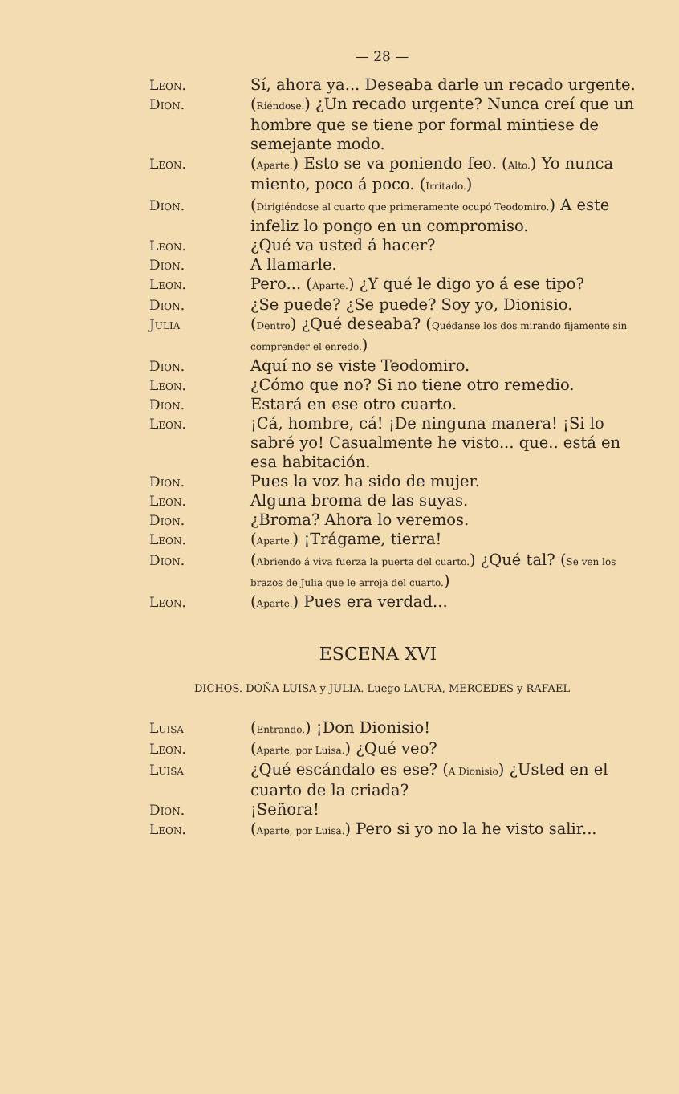— 28 —
Leon. Sí, ahora ya... Deseaba darle un recado urgente.
Dion. (Riéndose.) ¿Un recado urgente? Nunca creí que un hombre que se tiene por formal mintiese de semejante modo.
Leon. (Aparte.) Esto se va poniendo feo. (Alto.) Yo nunca miento, poco á poco. (Irritado.)
Dion. (Dirigiéndose al cuarto que primeramente ocupó Teodomiro.) A este infeliz lo pongo en un compromiso.
Leon. ¿Qué va usted á hacer?
Dion. A llamarle.
Leon. Pero... (Aparte.) ¿Y qué le digo yo á ese tipo?
Dion. ¿Se puede? ¿Se puede? Soy yo, Dionisio.
Julia (Dentro) ¿Qué deseaba? (Quédanse los dos mirando fijamente sin comprender el enredo.)
Dion. Aquí no se viste Teodomiro.
Leon. ¿Cómo que no? Si no tiene otro remedio.
Dion. Estará en ese otro cuarto.
Leon. ¡Cá, hombre, cá! ¡De ninguna manera! ¡Si lo sabré yo! Casualmente he visto... que.. está en esa habitación.
Dion. Pues la voz ha sido de mujer.
Leon. Alguna broma de las suyas.
Dion. ¿Broma? Ahora lo veremos.
Leon. (Aparte.) ¡Trágame, tierra!
Dion. (Abriendo á viva fuerza la puerta del cuarto.) ¿Qué tal? (Se ven los brazos de Julia que le arroja del cuarto.)
Leon. (Aparte.) Pues era verdad...
ESCENA XVI
DICHOS. DOÑA LUISA y JULIA. Luego LAURA, MERCEDES y RAFAEL
Luisa (Entrando.) ¡Don Dionisio!
Leon. (Aparte, por Luisa.) ¿Qué veo?
Luisa ¿Qué escándalo es ese? (A Dionisio) ¿Usted en el cuarto de la criada?
Dion. ¡Señora!
Leon. (Aparte, por Luisa.) Pero si yo no la he visto salir...